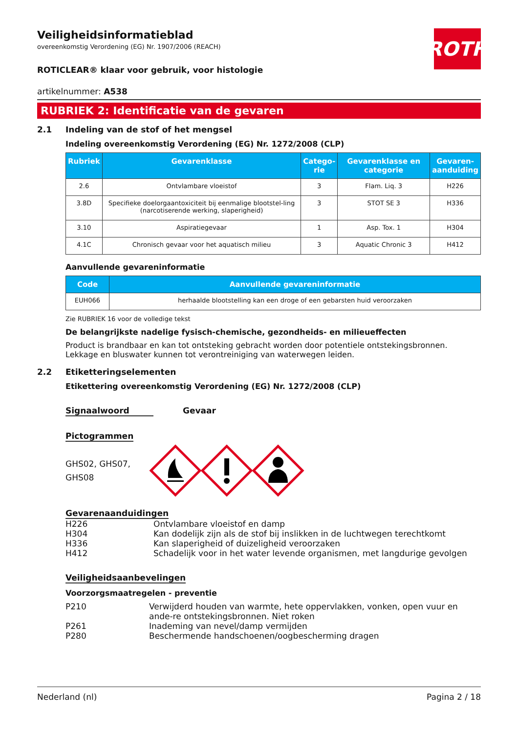ROTH
Veiligheidsinformatieblad
overeenkomstig Verordening (EG) Nr. 1907/2006 (REACH)
ROTICLEAR® klaar voor gebruik, voor histologie
artikelnummer: A538
RUBRIEK 2: Identificatie van de gevaren
2.1 Indeling van de stof of het mengsel
Indeling overeenkomstig Verordening (EG) Nr. 1272/2008 (CLP)
| Rubriek | Gevarenklasse | Catego- rie | Gevarenklasse en categorie | Gevaren- aanduiding |
| --- | --- | --- | --- | --- |
| 2.6 | Ontvlambare vloeistof | 3 | Flam. Liq. 3 | H226 |
| 3.8D | Specifieke doelorgaantoxiciteit bij eenmalige blootstel-ling (narcotiserende werking, slaperigheid) | 3 | STOT SE 3 | H336 |
| 3.10 | Aspiratiegevaar | 1 | Asp. Tox. 1 | H304 |
| 4.1C | Chronisch gevaar voor het aquatisch milieu | 3 | Aquatic Chronic 3 | H412 |
Aanvullende gevareninformatie
| Code | Aanvullende gevareninformatie |
| --- | --- |
| EUH066 | herhaalde blootstelling kan een droge of een gebarsten huid veroorzaken |
Zie RUBRIEK 16 voor de volledige tekst
De belangrijkste nadelige fysisch-chemische, gezondheids- en milieueffecten
Product is brandbaar en kan tot ontsteking gebracht worden door potentiele ontstekingsbronnen. Lekkage en bluswater kunnen tot verontreiniging van waterwegen leiden.
2.2 Etiketteringselementen
Etikettering overeenkomstig Verordening (EG) Nr. 1272/2008 (CLP)
Signaalwoord Gevaar
Pictogrammen
GHS02, GHS07, GHS08
Gevarenaanduidingen
H226 Ontvlambare vloeistof en damp
H304 Kan dodelijk zijn als de stof bij inslikken in de luchtwegen terechtkomt
H336 Kan slaperigheid of duizeligheid veroorzaken
H412 Schadelijk voor in het water levende organismen, met langdurige gevolgen
Veiligheidsaanbevelingen
Voorzorgsmaatregelen - preventie
P210 Verwijderd houden van warmte, hete oppervlakken, vonken, open vuur en ande-re ontstekingsbronnen. Niet roken
P261 Inademing van nevel/damp vermijden
P280 Beschermende handschoenen/oogbescherming dragen
Nederland (nl) Pagina 2 / 18